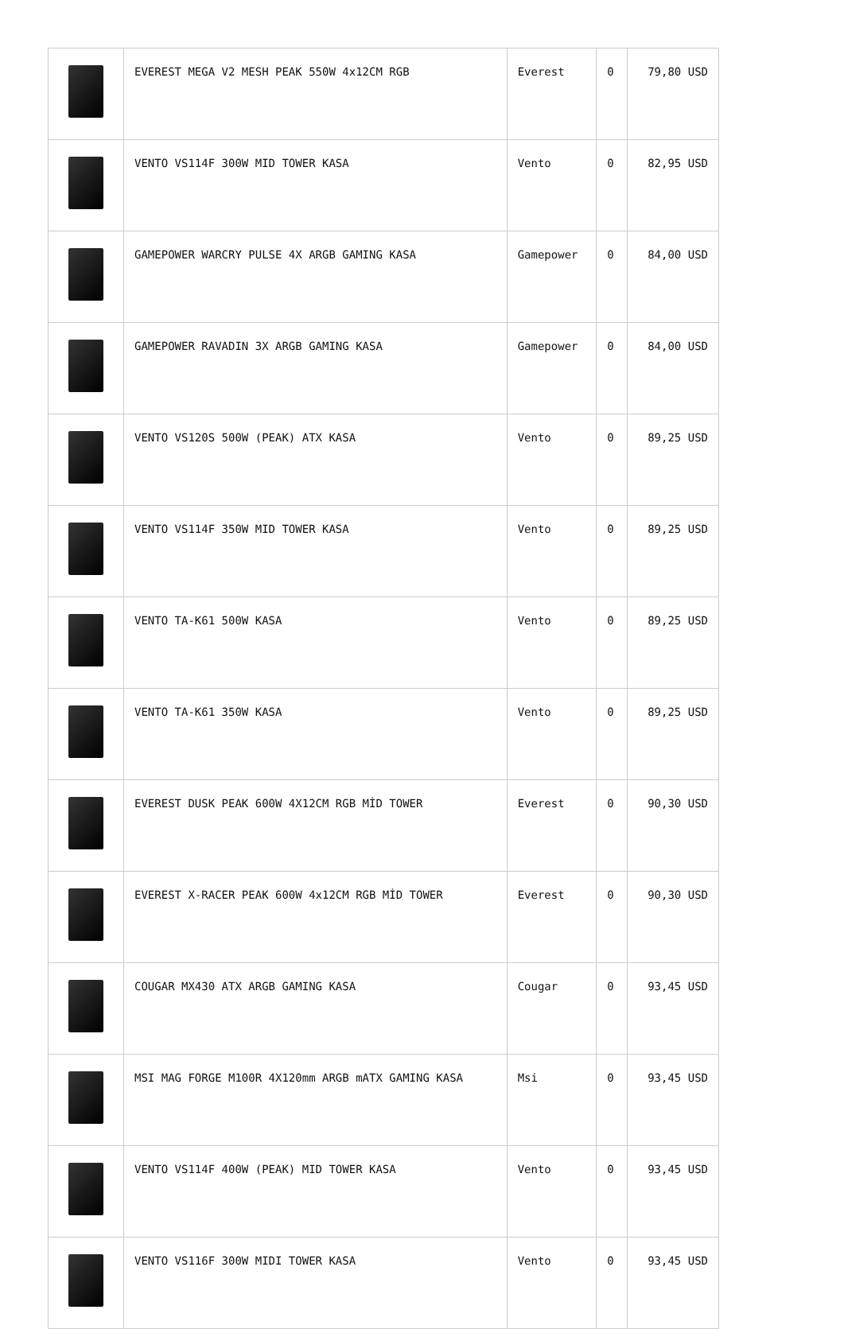| | EVEREST MEGA V2 MESH PEAK 550W 4x12CM RGB | Everest | 0 | 79,80 USD |
| | VENTO VS114F 300W MID TOWER KASA | Vento | 0 | 82,95 USD |
| | GAMEPOWER WARCRY PULSE 4X ARGB GAMING KASA | Gamepower | 0 | 84,00 USD |
| | GAMEPOWER RAVADIN 3X ARGB GAMING KASA | Gamepower | 0 | 84,00 USD |
| | VENTO VS120S 500W (PEAK) ATX KASA | Vento | 0 | 89,25 USD |
| | VENTO VS114F 350W MID TOWER KASA | Vento | 0 | 89,25 USD |
| | VENTO TA-K61 500W KASA | Vento | 0 | 89,25 USD |
| | VENTO TA-K61 350W KASA | Vento | 0 | 89,25 USD |
| | EVEREST DUSK PEAK 600W 4X12CM RGB MİD TOWER | Everest | 0 | 90,30 USD |
| | EVEREST X-RACER PEAK 600W 4x12CM RGB MİD TOWER | Everest | 0 | 90,30 USD |
| | COUGAR MX430 ATX ARGB GAMING KASA | Cougar | 0 | 93,45 USD |
| | MSI MAG FORGE M100R 4X120mm ARGB mATX GAMING KASA | Msi | 0 | 93,45 USD |
| | VENTO VS114F 400W (PEAK) MID TOWER KASA | Vento | 0 | 93,45 USD |
| | VENTO VS116F 300W MIDI TOWER KASA | Vento | 0 | 93,45 USD |